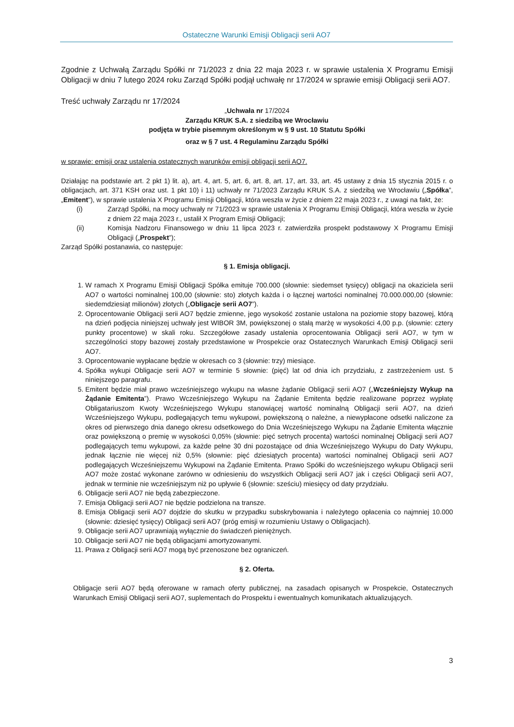Ostateczne Warunki Emisji Obligacji serii AO7
Zgodnie z Uchwałą Zarządu Spółki nr 71/2023 z dnia 22 maja 2023 r. w sprawie ustalenia X Programu Emisji Obligacji w dniu 7 lutego 2024 roku Zarząd Spółki podjął uchwałę nr 17/2024 w sprawie emisji Obligacji serii AO7.
Treść uchwały Zarządu nr 17/2024
„Uchwała nr 17/2024
Zarządu KRUK S.A. z siedzibą we Wrocławiu
podjęta w trybie pisemnym określonym w § 9 ust. 10 Statutu Spółki
oraz w § 7 ust. 4 Regulaminu Zarządu Spółki
w sprawie: emisji oraz ustalenia ostatecznych warunków emisji obligacji serii AO7.
Działając na podstawie art. 2 pkt 1) lit. a), art. 4, art. 5, art. 6, art. 8, art. 17, art. 33, art. 45 ustawy z dnia 15 stycznia 2015 r. o obligacjach, art. 371 KSH oraz ust. 1 pkt 10) i 11) uchwały nr 71/2023 Zarządu KRUK S.A. z siedzibą we Wrocławiu („Spółka”, „Emitent”), w sprawie ustalenia X Programu Emisji Obligacji, która weszła w życie z dniem 22 maja 2023 r., z uwagi na fakt, że:
(i) Zarząd Spółki, na mocy uchwały nr 71/2023 w sprawie ustalenia X Programu Emisji Obligacji, która weszła w życie z dniem 22 maja 2023 r., ustalił X Program Emisji Obligacji;
(ii) Komisja Nadzoru Finansowego w dniu 11 lipca 2023 r. zatwierdziła prospekt podstawowy X Programu Emisji Obligacji („Prospekt”);
Zarząd Spółki postanawia, co następuje:
§ 1. Emisja obligacji.
1. W ramach X Programu Emisji Obligacji Spółka emituje 700.000 (słownie: siedemset tysięcy) obligacji na okaziciela serii AO7 o wartości nominalnej 100,00 (słownie: sto) złotych każda i o łącznej wartości nominalnej 70.000.000,00 (słownie: siedemdziesiąt milionów) złotych („Obligacje serii AO7”).
2. Oprocentowanie Obligacji serii AO7 będzie zmienne, jego wysokość zostanie ustalona na poziomie stopy bazowej, którą na dzień podjęcia niniejszej uchwały jest WIBOR 3M, powiększonej o stałą marżę w wysokości 4,00 p.p. (słownie: cztery punkty procentowe) w skali roku. Szczegółowe zasady ustalenia oprocentowania Obligacji serii AO7, w tym w szczególności stopy bazowej zostały przedstawione w Prospekcie oraz Ostatecznych Warunkach Emisji Obligacji serii AO7.
3. Oprocentowanie wypłacane będzie w okresach co 3 (słownie: trzy) miesiące.
4. Spółka wykupi Obligacje serii AO7 w terminie 5 słownie: (pięć) lat od dnia ich przydziału, z zastrzeżeniem ust. 5 niniejszego paragrafu.
5. Emitent będzie miał prawo wcześniejszego wykupu na własne żądanie Obligacji serii AO7 („Wcześniejszy Wykup na Żądanie Emitenta”). Prawo Wcześniejszego Wykupu na Żądanie Emitenta będzie realizowane poprzez wypłatę Obligatariuszom Kwoty Wcześniejszego Wykupu stanowiącej wartość nominalną Obligacji serii AO7, na dzień Wcześniejszego Wykupu, podlegających temu wykupowi, powiększoną o należne, a niewypłacone odsetki naliczone za okres od pierwszego dnia danego okresu odsetkowego do Dnia Wcześniejszego Wykupu na Żądanie Emitenta włącznie oraz powiększoną o premię w wysokości 0,05% (słownie: pięć setnych procenta) wartości nominalnej Obligacji serii AO7 podlegających temu wykupowi, za każde pełne 30 dni pozostające od dnia Wcześniejszego Wykupu do Daty Wykupu, jednak łącznie nie więcej niż 0,5% (słownie: pięć dziesiątych procenta) wartości nominalnej Obligacji serii AO7 podlegających Wcześniejszemu Wykupowi na Żądanie Emitenta. Prawo Spółki do wcześniejszego wykupu Obligacji serii AO7 może zostać wykonane zarówno w odniesieniu do wszystkich Obligacji serii AO7 jak i części Obligacji serii AO7, jednak w terminie nie wcześniejszym niż po upływie 6 (słownie: sześciu) miesięcy od daty przydziału.
6. Obligacje serii AO7 nie będą zabezpieczone.
7. Emisja Obligacji serii AO7 nie będzie podzielona na transze.
8. Emisja Obligacji serii AO7 dojdzie do skutku w przypadku subskrybowania i należytego opłacenia co najmniej 10.000 (słownie: dziesięć tysięcy) Obligacji serii AO7 (próg emisji w rozumieniu Ustawy o Obligacjach).
9. Obligacje serii AO7 uprawniają wyłącznie do świadczeń pieniężnych.
10. Obligacje serii AO7 nie będą obligacjami amortyzowanymi.
11. Prawa z Obligacji serii AO7 mogą być przenoszone bez ograniczeń.
§ 2. Oferta.
Obligacje serii AO7 będą oferowane w ramach oferty publicznej, na zasadach opisanych w Prospekcie, Ostatecznych Warunkach Emisji Obligacji serii AO7, suplementach do Prospektu i ewentualnych komunikatach aktualizujących.
3